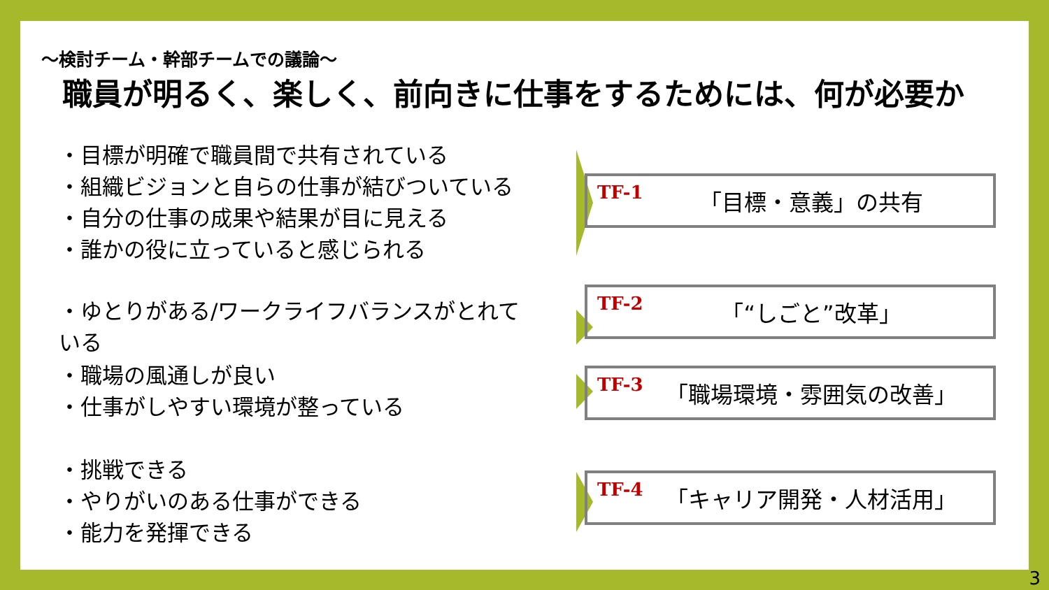～検討チーム・幹部チームでの議論～
職員が明るく、楽しく、前向きに仕事をするためには、何が必要か
・目標が明確で職員間で共有されている
・組織ビジョンと自らの仕事が結びついている
・自分の仕事の成果や結果が目に見える
・誰かの役に立っていると感じられる
TF-1 「目標・意義」の共有
・ゆとりがある/ワークライフバランスがとれている TF-2 「“しごと”改革」
・職場の風通しが良い
・仕事がしやすい環境が整っている
TF-3 「職場環境・雰囲気の改善」
・挑戦できる
・やりがいのある仕事ができる
・能力を発揮できる
TF-4 「キャリア開発・人材活用」
3